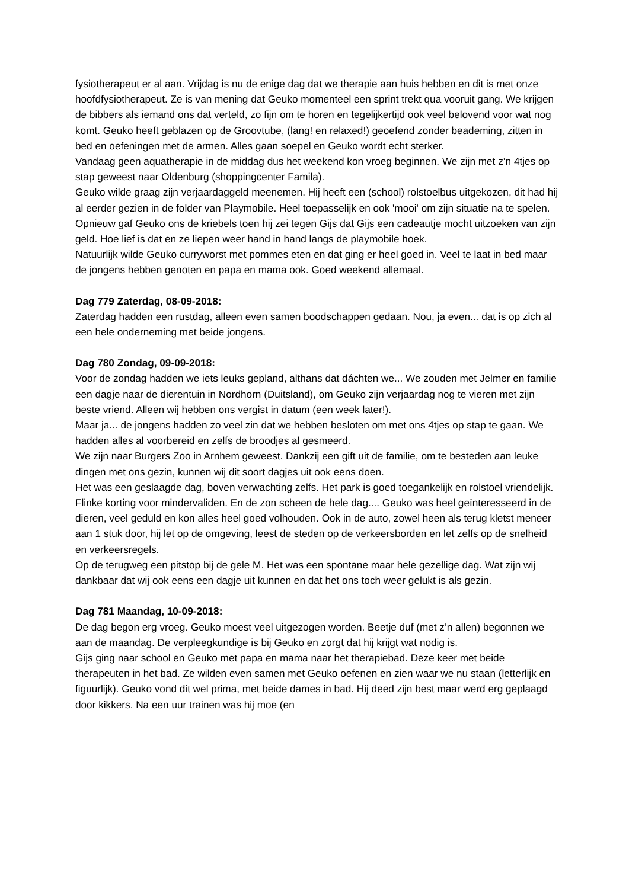fysiotherapeut er al aan. Vrijdag is nu de enige dag dat we therapie aan huis hebben en dit is met onze hoofdfysiotherapeut. Ze is van mening dat Geuko momenteel een sprint trekt qua vooruit gang. We krijgen de bibbers als iemand ons dat verteld, zo fijn om te horen en tegelijkertijd ook veel belovend voor wat nog komt. Geuko heeft geblazen op de Groovtube, (lang! en relaxed!) geoefend zonder beademing, zitten in bed en oefeningen met de armen. Alles gaan soepel en Geuko wordt echt sterker.
Vandaag geen aquatherapie in de middag dus het weekend kon vroeg beginnen. We zijn met z’n 4tjes op stap geweest naar Oldenburg (shoppingcenter Famila).
Geuko wilde graag zijn verjaardaggeld meenemen. Hij heeft een (school) rolstoelbus uitgekozen, dit had hij al eerder gezien in de folder van Playmobile. Heel toepasselijk en ook 'mooi' om zijn situatie na te spelen.
Opnieuw gaf Geuko ons de kriebels toen hij zei tegen Gijs dat Gijs een cadeautje mocht uitzoeken van zijn geld. Hoe lief is dat en ze liepen weer hand in hand langs de playmobile hoek.
Natuurlijk wilde Geuko curryworst met pommes eten en dat ging er heel goed in. Veel te laat in bed maar de jongens hebben genoten en papa en mama ook. Goed weekend allemaal.
Dag 779 Zaterdag, 08-09-2018:
Zaterdag hadden een rustdag, alleen even samen boodschappen gedaan. Nou, ja even... dat is op zich al een hele onderneming met beide jongens.
Dag 780 Zondag, 09-09-2018:
Voor de zondag hadden we iets leuks gepland, althans dat dáchten we... We zouden met Jelmer en familie een dagje naar de dierentuin in Nordhorn (Duitsland), om Geuko zijn verjaardag nog te vieren met zijn beste vriend. Alleen wij hebben ons vergist in datum (een week later!).
Maar ja... de jongens hadden zo veel zin dat we hebben besloten om met ons 4tjes op stap te gaan. We hadden alles al voorbereid en zelfs de broodjes al gesmeerd.
We zijn naar Burgers Zoo in Arnhem geweest. Dankzij een gift uit de familie, om te besteden aan leuke dingen met ons gezin, kunnen wij dit soort dagjes uit ook eens doen.
Het was een geslaagde dag, boven verwachting zelfs. Het park is goed toegankelijk en rolstoel vriendelijk. Flinke korting voor mindervaliden. En de zon scheen de hele dag.... Geuko was heel geïnteresseerd in de dieren, veel geduld en kon alles heel goed volhouden. Ook in de auto, zowel heen als terug kletst meneer aan 1 stuk door, hij let op de omgeving, leest de steden op de verkeersborden en let zelfs op de snelheid en verkeersregels.
Op de terugweg een pitstop bij de gele M. Het was een spontane maar hele gezellige dag. Wat zijn wij dankbaar dat wij ook eens een dagje uit kunnen en dat het ons toch weer gelukt is als gezin.
Dag 781 Maandag, 10-09-2018:
De dag begon erg vroeg. Geuko moest veel uitgezogen worden. Beetje duf (met z’n allen) begonnen we aan de maandag. De verpleegkundige is bij Geuko en zorgt dat hij krijgt wat nodig is.
Gijs ging naar school en Geuko met papa en mama naar het therapiebad. Deze keer met beide therapeuten in het bad. Ze wilden even samen met Geuko oefenen en zien waar we nu staan (letterlijk en figuurlijk). Geuko vond dit wel prima, met beide dames in bad. Hij deed zijn best maar werd erg geplaagd door kikkers. Na een uur trainen was hij moe (en